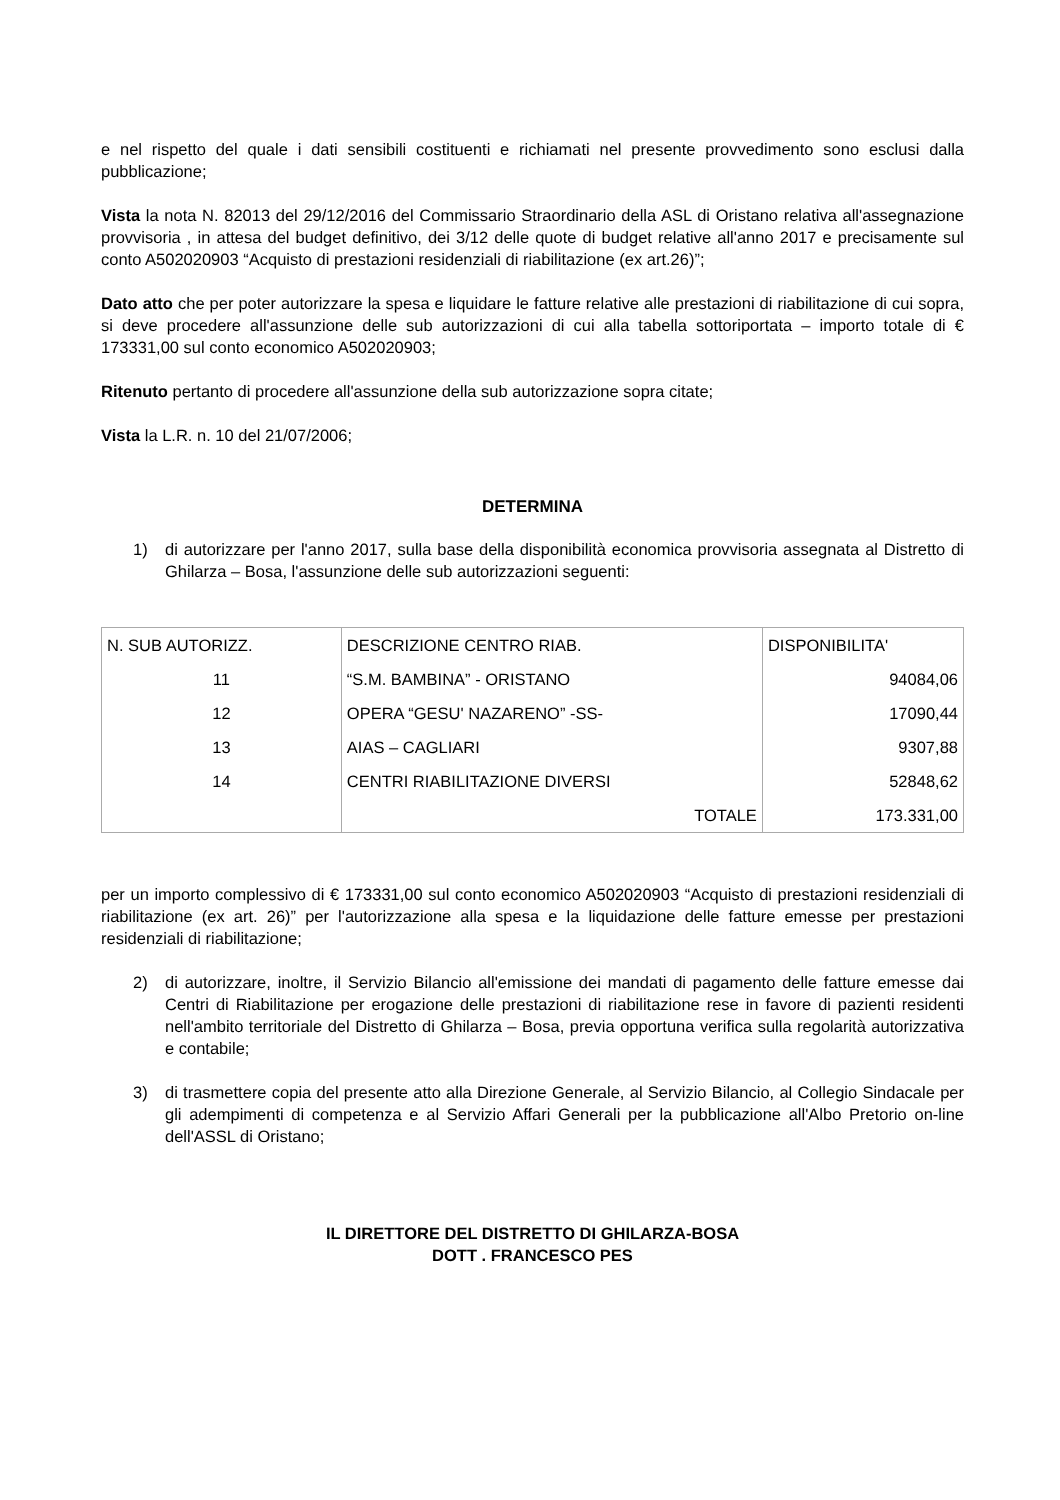e nel rispetto del quale i dati sensibili costituenti e richiamati nel presente provvedimento sono esclusi dalla pubblicazione;
Vista la nota N. 82013 del 29/12/2016 del Commissario Straordinario della ASL di Oristano relativa all'assegnazione provvisoria , in attesa del budget definitivo, dei 3/12 delle quote di budget relative all'anno 2017 e precisamente sul conto A502020903 “Acquisto di prestazioni residenziali di riabilitazione (ex art.26)”;
Dato atto che per poter autorizzare la spesa e liquidare le fatture relative alle prestazioni di riabilitazione di cui sopra, si deve procedere all'assunzione delle sub autorizzazioni di cui alla tabella sottoriportata – importo totale di € 173331,00 sul conto economico A502020903;
Ritenuto pertanto di procedere all'assunzione della sub autorizzazione sopra citate;
Vista la L.R. n. 10 del 21/07/2006;
DETERMINA
1) di autorizzare per l'anno 2017, sulla base della disponibilità economica provvisoria assegnata al Distretto di Ghilarza – Bosa, l'assunzione delle sub autorizzazioni seguenti:
| N. SUB AUTORIZZ. | DESCRIZIONE CENTRO RIAB. | DISPONIBILITA' |
| 11 | “S.M. BAMBINA” - ORISTANO | 94084,06 |
| 12 | OPERA “GESU' NAZARENO” -SS- | 17090,44 |
| 13 | AIAS – CAGLIARI | 9307,88 |
| 14 | CENTRI RIABILITAZIONE DIVERSI | 52848,62 |
| | TOTALE | 173.331,00 |
per un importo complessivo di € 173331,00 sul conto economico A502020903 “Acquisto di prestazioni residenziali di riabilitazione (ex art. 26)” per l'autorizzazione alla spesa e la liquidazione delle fatture emesse per prestazioni residenziali di riabilitazione;
2) di autorizzare, inoltre, il Servizio Bilancio all'emissione dei mandati di pagamento delle fatture emesse dai Centri di Riabilitazione per erogazione delle prestazioni di riabilitazione rese in favore di pazienti residenti nell'ambito territoriale del Distretto di Ghilarza – Bosa, previa opportuna verifica sulla regolarità autorizzativa e contabile;
3) di trasmettere copia del presente atto alla Direzione Generale, al Servizio Bilancio, al Collegio Sindacale per gli adempimenti di competenza e al Servizio Affari Generali per la pubblicazione all'Albo Pretorio on-line dell'ASSL di Oristano;
IL DIRETTORE DEL DISTRETTO DI GHILARZA-BOSA
DOTT . FRANCESCO PES